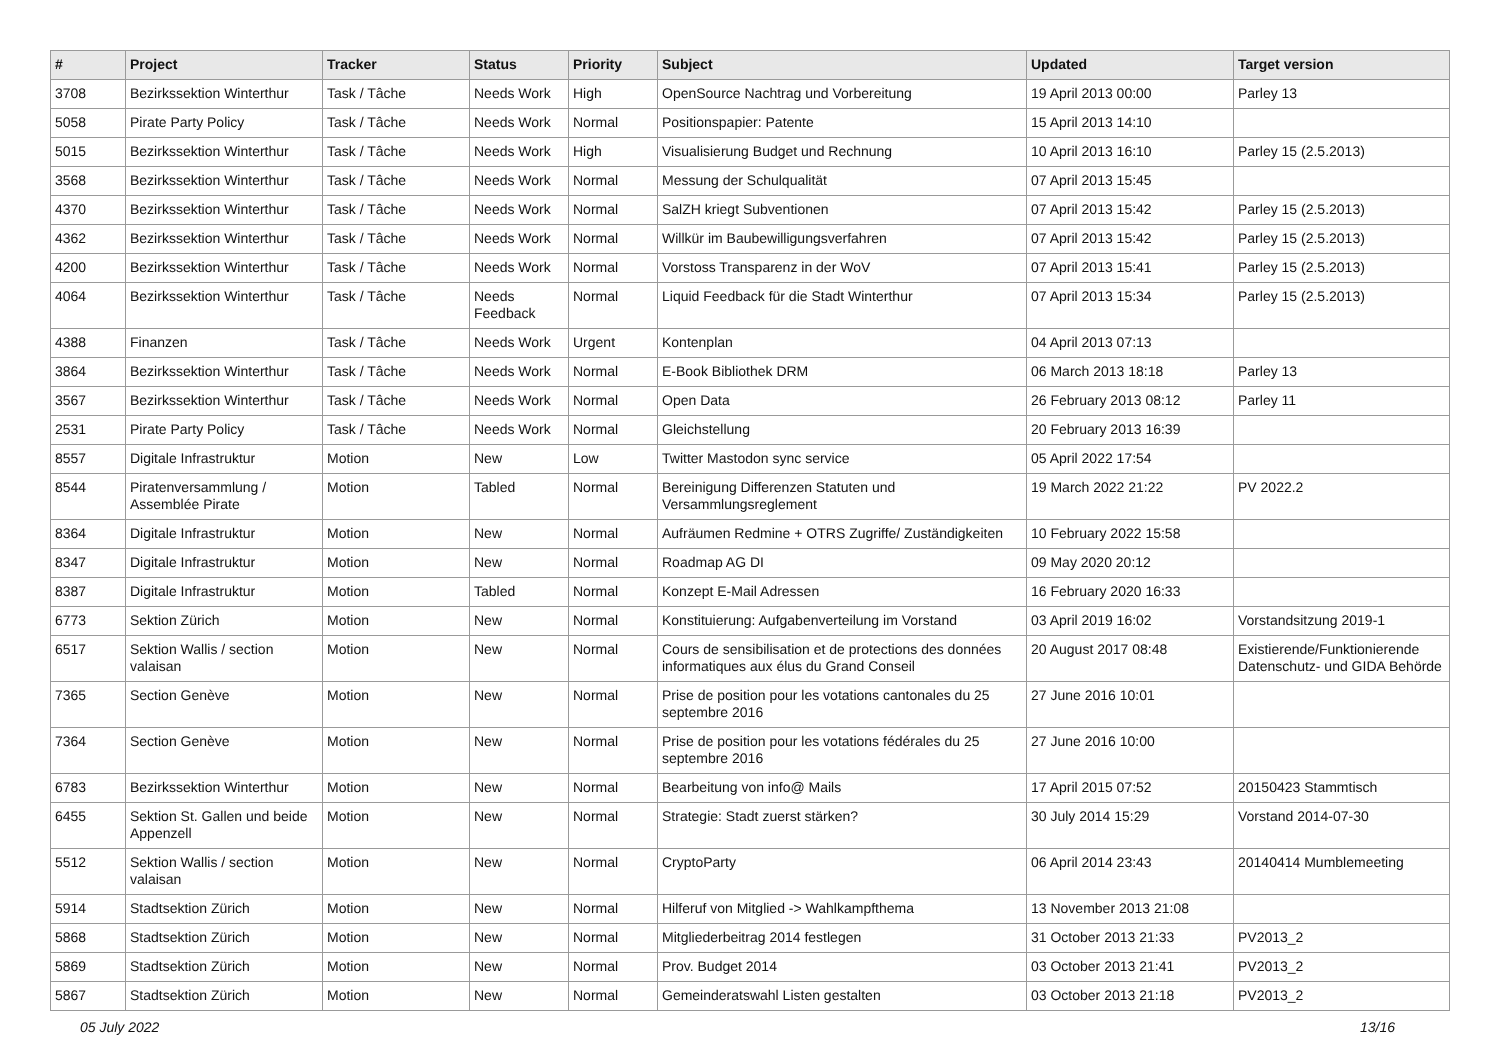| # | Project | Tracker | Status | Priority | Subject | Updated | Target version |
| --- | --- | --- | --- | --- | --- | --- | --- |
| 3708 | Bezirkssektion Winterthur | Task / Tâche | Needs Work | High | OpenSource Nachtrag und Vorbereitung | 19 April 2013 00:00 | Parley 13 |
| 5058 | Pirate Party Policy | Task / Tâche | Needs Work | Normal | Positionspapier: Patente | 15 April 2013 14:10 | |
| 5015 | Bezirkssektion Winterthur | Task / Tâche | Needs Work | High | Visualisierung Budget und Rechnung | 10 April 2013 16:10 | Parley 15 (2.5.2013) |
| 3568 | Bezirkssektion Winterthur | Task / Tâche | Needs Work | Normal | Messung der Schulqualität | 07 April 2013 15:45 | |
| 4370 | Bezirkssektion Winterthur | Task / Tâche | Needs Work | Normal | SalZH kriegt Subventionen | 07 April 2013 15:42 | Parley 15 (2.5.2013) |
| 4362 | Bezirkssektion Winterthur | Task / Tâche | Needs Work | Normal | Willkür im Baubewilligungsverfahren | 07 April 2013 15:42 | Parley 15 (2.5.2013) |
| 4200 | Bezirkssektion Winterthur | Task / Tâche | Needs Work | Normal | Vorstoss Transparenz in der WoV | 07 April 2013 15:41 | Parley 15 (2.5.2013) |
| 4064 | Bezirkssektion Winterthur | Task / Tâche | Needs Feedback | Normal | Liquid Feedback für die Stadt Winterthur | 07 April 2013 15:34 | Parley 15 (2.5.2013) |
| 4388 | Finanzen | Task / Tâche | Needs Work | Urgent | Kontenplan | 04 April 2013 07:13 | |
| 3864 | Bezirkssektion Winterthur | Task / Tâche | Needs Work | Normal | E-Book Bibliothek DRM | 06 March 2013 18:18 | Parley 13 |
| 3567 | Bezirkssektion Winterthur | Task / Tâche | Needs Work | Normal | Open Data | 26 February 2013 08:12 | Parley 11 |
| 2531 | Pirate Party Policy | Task / Tâche | Needs Work | Normal | Gleichstellung | 20 February 2013 16:39 | |
| 8557 | Digitale Infrastruktur | Motion | New | Low | Twitter Mastodon sync service | 05 April 2022 17:54 | |
| 8544 | Piratenversammlung / Assemblée Pirate | Motion | Tabled | Normal | Bereinigung Differenzen Statuten und Versammlungsreglement | 19 March 2022 21:22 | PV 2022.2 |
| 8364 | Digitale Infrastruktur | Motion | New | Normal | Aufräumen Redmine + OTRS Zugriffe/ Zuständigkeiten | 10 February 2022 15:58 | |
| 8347 | Digitale Infrastruktur | Motion | New | Normal | Roadmap AG DI | 09 May 2020 20:12 | |
| 8387 | Digitale Infrastruktur | Motion | Tabled | Normal | Konzept E-Mail Adressen | 16 February 2020 16:33 | |
| 6773 | Sektion Zürich | Motion | New | Normal | Konstituierung: Aufgabenverteilung im Vorstand | 03 April 2019 16:02 | Vorstandsitzung 2019-1 |
| 6517 | Sektion Wallis / section valaisan | Motion | New | Normal | Cours de sensibilisation et de protections des données informatiques aux élus du Grand Conseil | 20 August 2017 08:48 | Existierende/Funktionierende Datenschutz- und GIDA Behörde |
| 7365 | Section Genève | Motion | New | Normal | Prise de position pour les votations cantonales du 25 septembre 2016 | 27 June 2016 10:01 | |
| 7364 | Section Genève | Motion | New | Normal | Prise de position pour les votations fédérales du 25 septembre 2016 | 27 June 2016 10:00 | |
| 6783 | Bezirkssektion Winterthur | Motion | New | Normal | Bearbeitung von info@ Mails | 17 April 2015 07:52 | 20150423 Stammtisch |
| 6455 | Sektion St. Gallen und beide Appenzell | Motion | New | Normal | Strategie: Stadt zuerst stärken? | 30 July 2014 15:29 | Vorstand 2014-07-30 |
| 5512 | Sektion Wallis / section valaisan | Motion | New | Normal | CryptoParty | 06 April 2014 23:43 | 20140414 Mumblemeeting |
| 5914 | Stadtsektion Zürich | Motion | New | Normal | Hilferuf von Mitglied -> Wahlkampfthema | 13 November 2013 21:08 | |
| 5868 | Stadtsektion Zürich | Motion | New | Normal | Mitgliederbeitrag 2014 festlegen | 31 October 2013 21:33 | PV2013_2 |
| 5869 | Stadtsektion Zürich | Motion | New | Normal | Prov. Budget 2014 | 03 October 2013 21:41 | PV2013_2 |
| 5867 | Stadtsektion Zürich | Motion | New | Normal | Gemeinderatswahl Listen gestalten | 03 October 2013 21:18 | PV2013_2 |
05 July 2022 13/16